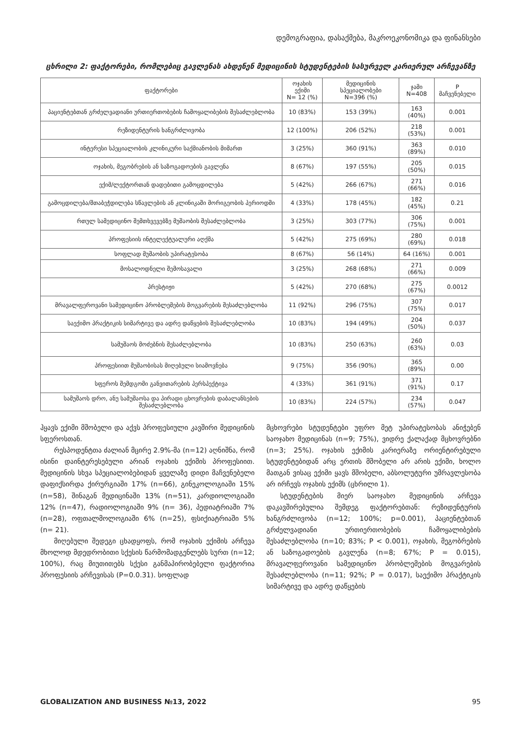დემოგრაფია, დასაქმება, მაკროეკონომიკა და ფინანსები
ცხრილი 2: ფაქტორები, რომლებიც გავლენას ახდენენ მედიცინის სტუდენტების სასურველ კარიერულ არჩევანზე
| ფაქტორები | ოჯახის ექიმი N= 12 (%) | მედიცინის სპეციალობები N=396 (%) | ჯამი N=408 | P მაჩვენებელი |
| --- | --- | --- | --- | --- |
| პაციენტებთან გრძელვადიანი ურთიერთობების ჩამოყალიბების შესაძლებლობა | 10 (83%) | 153 (39%) | 163 (40%) | 0.001 |
| რეზიდენტურის ხანგრძლივობა | 12 (100%) | 206 (52%) | 218 (53%) | 0.001 |
| ინტერესი სპეციალობის კლინიკური საქმიანობის მიმართ | 3 (25%) | 360 (91%) | 363 (89%) | 0.010 |
| ოჯახის, მეგობრების ან საზოგადოების გავლენა | 8 (67%) | 197 (55%) | 205 (50%) | 0.015 |
| ექიმ/ლექტორთან დადებითი გამოცდილება | 5 (42%) | 266 (67%) | 271 (66%) | 0.016 |
| გამოცდილება/შთაბეჭდილება სწავლების ან კლინიკაში მორიგეობის პერიოდში | 4 (33%) | 178 (45%) | 182 (45%) | 0.21 |
| რთულ სამედიცინო შემთხვევებზე მუშაობის შესაძლებლობა | 3 (25%) | 303 (77%) | 306 (75%) | 0.001 |
| პროფესიის ინტელექტუალური აღქმა | 5 (42%) | 275 (69%) | 280 (69%) | 0.018 |
| სოფლად მუშაობის უპირატესობა | 8 (67%) | 56 (14%) | 64 (16%) | 0.001 |
| მოსალოდნელი შემოსავალი | 3 (25%) | 268 (68%) | 271 (66%) | 0.009 |
| პრესტიჟი | 5 (42%) | 270 (68%) | 275 (67%) | 0.0012 |
| მრავალფეროვანი სამედიცინო პრობლემების მოგვარების შესაძლებლობა | 11 (92%) | 296 (75%) | 307 (75%) | 0.017 |
| საექიმო პრაქტიკის სიმარტივე და ადრე დაწყების შესაძლებლობა | 10 (83%) | 194 (49%) | 204 (50%) | 0.037 |
| სამუშაოს მოძებნის შესაძლებლობა | 10 (83%) | 250 (63%) | 260 (63%) | 0.03 |
| პროფესიით მუშაობისას მიღებული სიამოვნება | 9 (75%) | 356 (90%) | 365 (89%) | 0.00 |
| სფეროს შემდგომი განვითარების პერსპექტივა | 4 (33%) | 361 (91%) | 371 (91%) | 0.17 |
| სამუშაოს დრო, ანუ სამუშაოსა და პირადი ცხოვრების დაბალანსების შესაძლებლობა | 10 (83%) | 224 (57%) | 234 (57%) | 0.047 |
ჰყავს ექიმი მშობელი და აქვს პროფესიული კავშირი მედიცინის სფეროსთან.
რესპოდენტთა ძალიან მცირე 2.9%-მა (n=12) აღნიშნა, რომ ისინი დაინტერესებული არიან ოჯახის ექიმის პროფესიით. მედიცინის სხვა სპეციალობებიდან ყველაზე დიდი მაჩვენებელი დაფიქსირდა ქირურგიაში 17% (n=66), გინეკოლოგიაში 15% (n=58), შინაგან მედიცინაში 13% (n=51), კარდიოლოგიაში 12% (n=47), რადიოლოგიაში 9% (n= 36), პედიატრიაში 7% (n=28), ოფთალმოლოგიაში 6% (n=25), ფსიქიატრიაში 5% (n= 21).
მიღებული შედეგი ცხადყოფს, რომ ოჯახის ექიმის არჩევა მხოლოდ მდედრობითი სქესის წარმომადგენლებს სურთ (n=12; 100%), რაც მიუთითებს სქესი განმაპირობებელი ფაქტორია პროფესიის არჩევისას (P=0.0.31). სოფლად
მცხოვრები სტუდენტები უფრო მეტ უპირატესობას ანიჭებენ საოჯახო მედიცინას (n=9; 75%), ვიდრე ქალაქად მცხოვრებნი (n=3; 25%). ოჯახის ექიმის კარიერაზე ორიენტირებული სტუდენტებიდან არც ერთის მშობელი არ არის ექიმი, ხოლო მათგან ვისაც ექიმი ყავს მშობელი, აბსოლუტური უმრავლესობა არ ირჩევს ოჯახის ექიმს (ცხრილი 1).
სტუდენტების მიერ საოჯახო მედიცინის არჩევა დაკავშირებულია შემდეგ ფაქტორებთან: რეზიდენტურის ხანგრძლივობა (n=12; 100%; p=0.001), პაციენტებთან გრძელვადიანი ურთიერთობების ჩამოყალიბების შესაძლებლობა (n=10; 83%; P < 0.001), ოჯახის, მეგობრების ან საზოგადოების გავლენა (n=8; 67%; P = 0.015), მრავალფეროვანი სამედიცინო პრობლემების მოგვარების შესაძლებლობა (n=11; 92%; P = 0.017), საექიმო პრაქტიკის სიმარტივე და ადრე დაწყების
GLOBALIZATION AND BUSINESS №13, 2022 95